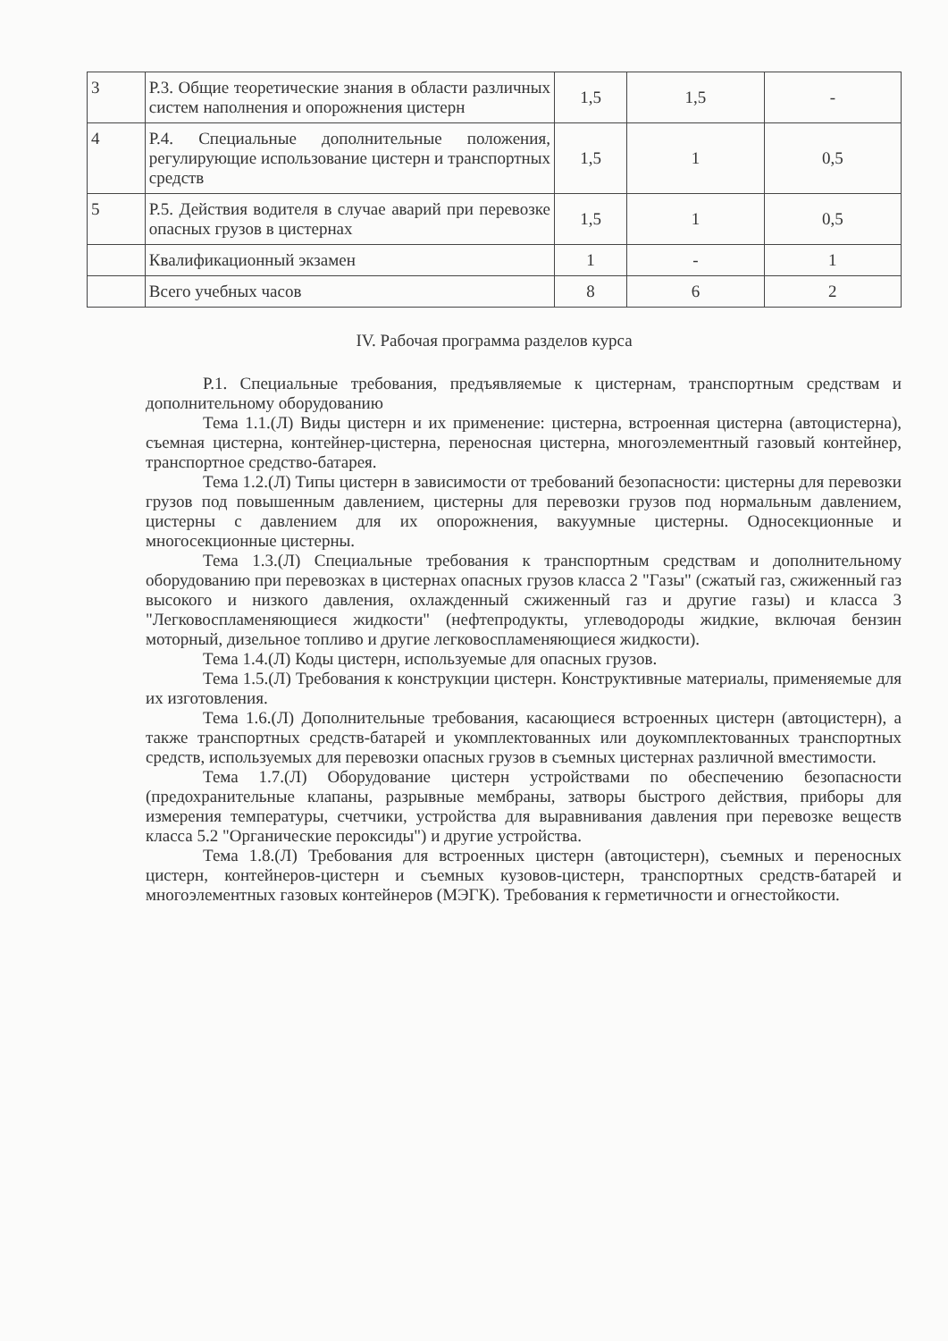| 3 | Р.3. Общие теоретические знания в области различных систем наполнения и опорожнения цистерн | 1,5 | 1,5 | - |
| 4 | Р.4. Специальные дополнительные положения, регулирующие использование цистерн и транспортных средств | 1,5 | 1 | 0,5 |
| 5 | Р.5. Действия водителя в случае аварий при перевозке опасных грузов в цистернах | 1,5 | 1 | 0,5 |
| | Квалификационный экзамен | 1 | - | 1 |
| | Всего учебных часов | 8 | 6 | 2 |
IV. Рабочая программа разделов курса
Р.1. Специальные требования, предъявляемые к цистернам, транспортным средствам и дополнительному оборудованию
Тема 1.1.(Л) Виды цистерн и их применение: цистерна, встроенная цистерна (автоцистерна), съемная цистерна, контейнер-цистерна, переносная цистерна, многоэлементный газовый контейнер, транспортное средство-батарея.
Тема 1.2.(Л) Типы цистерн в зависимости от требований безопасности: цистерны для перевозки грузов под повышенным давлением, цистерны для перевозки грузов под нормальным давлением, цистерны с давлением для их опорожнения, вакуумные цистерны. Односекционные и многосекционные цистерны.
Тема 1.3.(Л) Специальные требования к транспортным средствам и дополнительному оборудованию при перевозках в цистернах опасных грузов класса 2 "Газы" (сжатый газ, сжиженный газ высокого и низкого давления, охлажденный сжиженный газ и другие газы) и класса 3 "Легковоспламеняющиеся жидкости" (нефтепродукты, углеводороды жидкие, включая бензин моторный, дизельное топливо и другие легковоспламеняющиеся жидкости).
Тема 1.4.(Л) Коды цистерн, используемые для опасных грузов.
Тема 1.5.(Л) Требования к конструкции цистерн. Конструктивные материалы, применяемые для их изготовления.
Тема 1.6.(Л) Дополнительные требования, касающиеся встроенных цистерн (автоцистерн), а также транспортных средств-батарей и укомплектованных или доукомплектованных транспортных средств, используемых для перевозки опасных грузов в съемных цистернах различной вместимости.
Тема 1.7.(Л) Оборудование цистерн устройствами по обеспечению безопасности (предохранительные клапаны, разрывные мембраны, затворы быстрого действия, приборы для измерения температуры, счетчики, устройства для выравнивания давления при перевозке веществ класса 5.2 "Органические пероксиды") и другие устройства.
Тема 1.8.(Л) Требования для встроенных цистерн (автоцистерн), съемных и переносных цистерн, контейнеров-цистерн и съемных кузовов-цистерн, транспортных средств-батарей и многоэлементных газовых контейнеров (МЭГК). Требования к герметичности и огнестойкости.